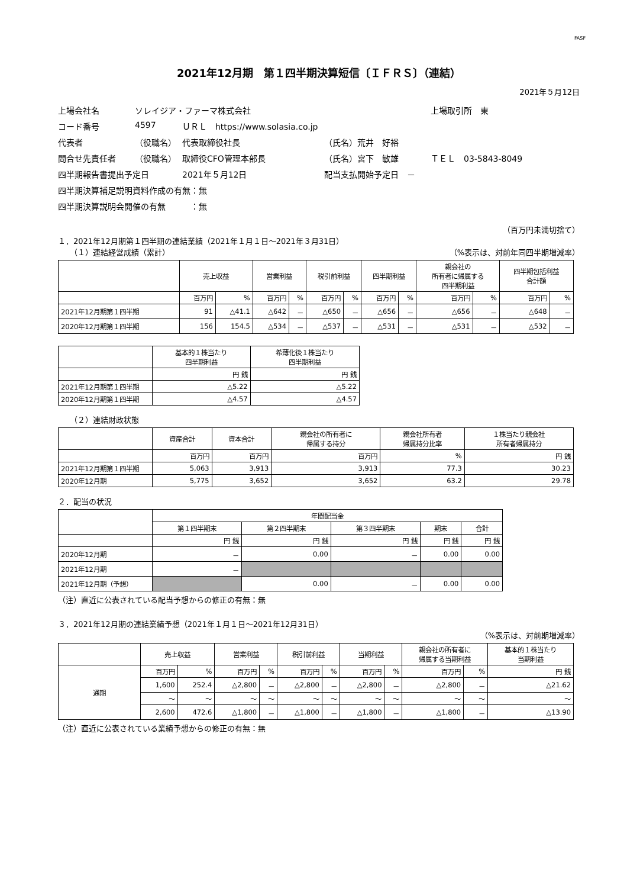FASF
2021年12月期　第１四半期決算短信〔ＩＦＲＳ〕（連結）
2021年５月12日
上場会社名
ソレイジア・ファーマ株式会社
上場取引所　東
コード番号
4597
ＵＲＬ　https://www.solasia.co.jp
代表者
（役職名）
代表取締役社長
（氏名）荒井　好裕
問合せ先責任者
（役職名）
取締役CFO管理本部長
（氏名）宮下　敏雄
ＴＥＬ　03-5843-8049
四半期報告書提出予定日
2021年５月12日
配当支払開始予定日　－
四半期決算補足説明資料作成の有無：無
四半期決算説明会開催の有無　　　：無
（百万円未満切捨て）
１．2021年12月期第１四半期の連結業績（2021年１月１日～2021年３月31日）
（１）連結経営成績（累計） （%表示は、対前年同四半期増減率）
| | 売上収益 | | 営業利益 | | 税引前利益 | | 四半期利益 | | 親会社の 所有者に帰属する 四半期利益 | | 四半期包括利益 合計額 | |
| --- | --- | --- | --- | --- | --- | --- | --- | --- | --- | --- | --- | --- |
| | 百万円 | % | 百万円 | % | 百万円 | % | 百万円 | % | 百万円 | % | 百万円 | % |
| 2021年12月期第１四半期 | 91 | △41.1 | △642 | － | △650 | － | △656 | － | △656 | － | △648 | － |
| 2020年12月期第１四半期 | 156 | 154.5 | △534 | － | △537 | － | △531 | － | △531 | － | △532 | － |
| | 基本的１株当たり 四半期利益 | 希薄化後１株当たり 四半期利益 |
| --- | --- | --- |
| | 円 銭 | 円 銭 |
| 2021年12月期第１四半期 | △5.22 | △5.22 |
| 2020年12月期第１四半期 | △4.57 | △4.57 |
（２）連結財政状態
| | 資産合計 | 資本合計 | 親会社の所有者に 帰属する持分 | 親会社所有者 帰属持分比率 | １株当たり親会社 所有者帰属持分 |
| --- | --- | --- | --- | --- | --- |
| | 百万円 | 百万円 | 百万円 | % | 円 銭 |
| 2021年12月期第１四半期 | 5,063 | 3,913 | 3,913 | 77.3 | 30.23 |
| 2020年12月期 | 5,775 | 3,652 | 3,652 | 63.2 | 29.78 |
２．配当の状況
| | 年間配当金 | | | | |
| --- | --- | --- | --- | --- | --- |
| | 第１四半期末 | 第２四半期末 | 第３四半期末 | 期末 | 合計 |
| | 円 銭 | 円 銭 | 円 銭 | 円 銭 | 円 銭 |
| 2020年12月期 | － | 0.00 | － | 0.00 | 0.00 |
| 2021年12月期 | － | | | | |
| 2021年12月期（予想） | | 0.00 | － | 0.00 | 0.00 |
（注）直近に公表されている配当予想からの修正の有無：無
３．2021年12月期の連結業績予想（2021年１月１日～2021年12月31日）
（%表示は、対前期増減率）
| | 売上収益 | | 営業利益 | | 税引前利益 | | 当期利益 | | 親会社の所有者に 帰属する当期利益 | | 基本的１株当たり 当期利益 |
| --- | --- | --- | --- | --- | --- | --- | --- | --- | --- | --- | --- |
| 通期 | 百万円 | % | 百万円 | % | 百万円 | % | 百万円 | % | 百万円 | % | 円 銭 |
| | 1,600 | 252.4 | △2,800 | － | △2,800 | － | △2,800 | － | △2,800 | － | △21.62 |
| | ～ | ～ | ～ | ～ | ～ | ～ | ～ | ～ | ～ | ～ | ～ |
| | 2,600 | 472.6 | △1,800 | － | △1,800 | － | △1,800 | － | △1,800 | － | △13.90 |
（注）直近に公表されている業績予想からの修正の有無：無